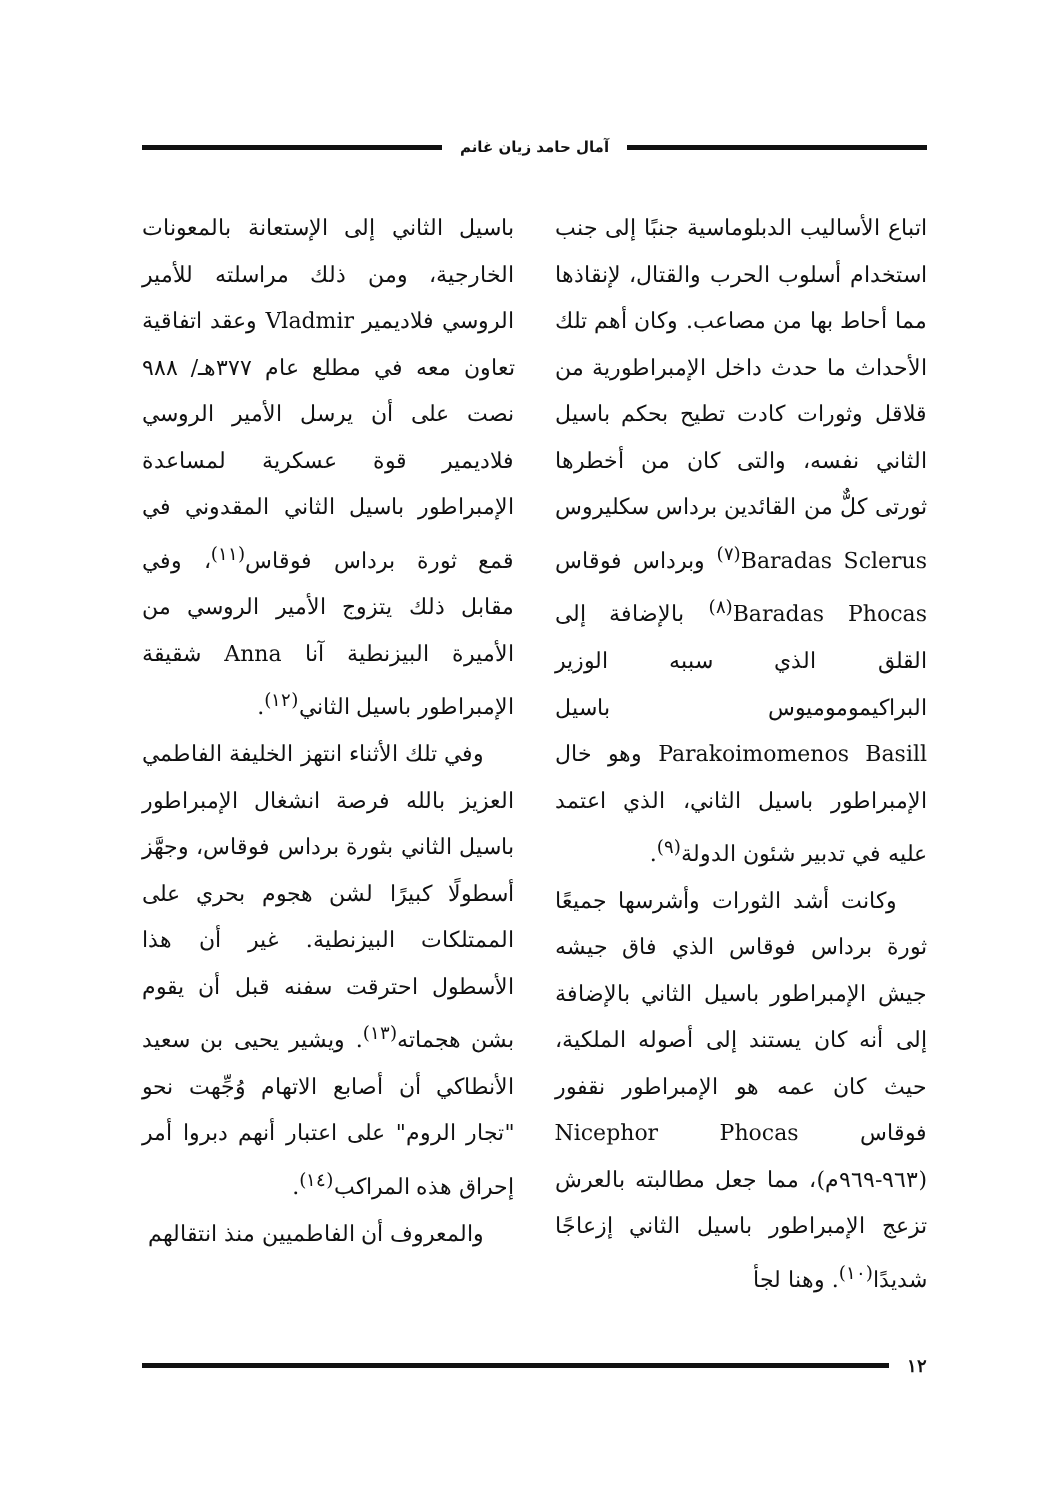آمال حامد زيان غانم
اتباع الأساليب الدبلوماسية جنبًا إلى جنب استخدام أسلوب الحرب والقتال، لإنقاذها مما أحاط بها من مصاعب. وكان أهم تلك الأحداث ما حدث داخل الإمبراطورية من قلاقل وثورات كادت تطيح بحكم باسيل الثاني نفسه، والتى كان من أخطرها ثورتى كلٌّ من القائدين برداس سكليروس Baradas Sclerus<sup>(٧)</sup> وبرداس فوقاس Baradas Phocas<sup>(٨)</sup> بالإضافة إلى القلق الذي سببه الوزير البراكيموموميوس باسيل Parakoimomenos Basill وهو خال الإمبراطور باسيل الثاني، الذي اعتمد عليه في تدبير شئون الدولة<sup>(٩)</sup>.
وكانت أشد الثورات وأشرسها جميعًا ثورة برداس فوقاس الذي فاق جيشه جيش الإمبراطور باسيل الثاني بالإضافة إلى أنه كان يستند إلى أصوله الملكية، حيث كان عمه هو الإمبراطور نقفور فوقاس Nicephor Phocas (٩٦٣-٩٦٩م)، مما جعل مطالبته بالعرش تزعج الإمبراطور باسيل الثاني إزعاجًا شديدًا<sup>(١٠)</sup>. وهنا لجأ
باسيل الثاني إلى الإستعانة بالمعونات الخارجية، ومن ذلك مراسلته للأمير الروسي فلاديمير Vladmir وعقد اتفاقية تعاون معه في مطلع عام ٣٧٧هـ/ ٩٨٨ نصت على أن يرسل الأمير الروسي فلاديمير قوة عسكرية لمساعدة الإمبراطور باسيل الثاني المقدوني في قمع ثورة برداس فوقاس<sup>(١١)</sup>، وفي مقابل ذلك يتزوج الأمير الروسي من الأميرة البيزنطية آنا Anna شقيقة الإمبراطور باسيل الثاني<sup>(١٢)</sup>.
وفي تلك الأثناء انتهز الخليفة الفاطمي العزيز بالله فرصة انشغال الإمبراطور باسيل الثاني بثورة برداس فوقاس، وجهَّز أسطولًا كبيرًا لشن هجوم بحري على الممتلكات البيزنطية. غير أن هذا الأسطول احترقت سفنه قبل أن يقوم بشن هجماته<sup>(١٣)</sup>. ويشير يحيى بن سعيد الأنطاكي أن أصابع الاتهام وُجِّهت نحو "تجار الروم" على اعتبار أنهم دبروا أمر إحراق هذه المراكب<sup>(١٤)</sup>.
والمعروف أن الفاطميين منذ انتقالهم
١٢